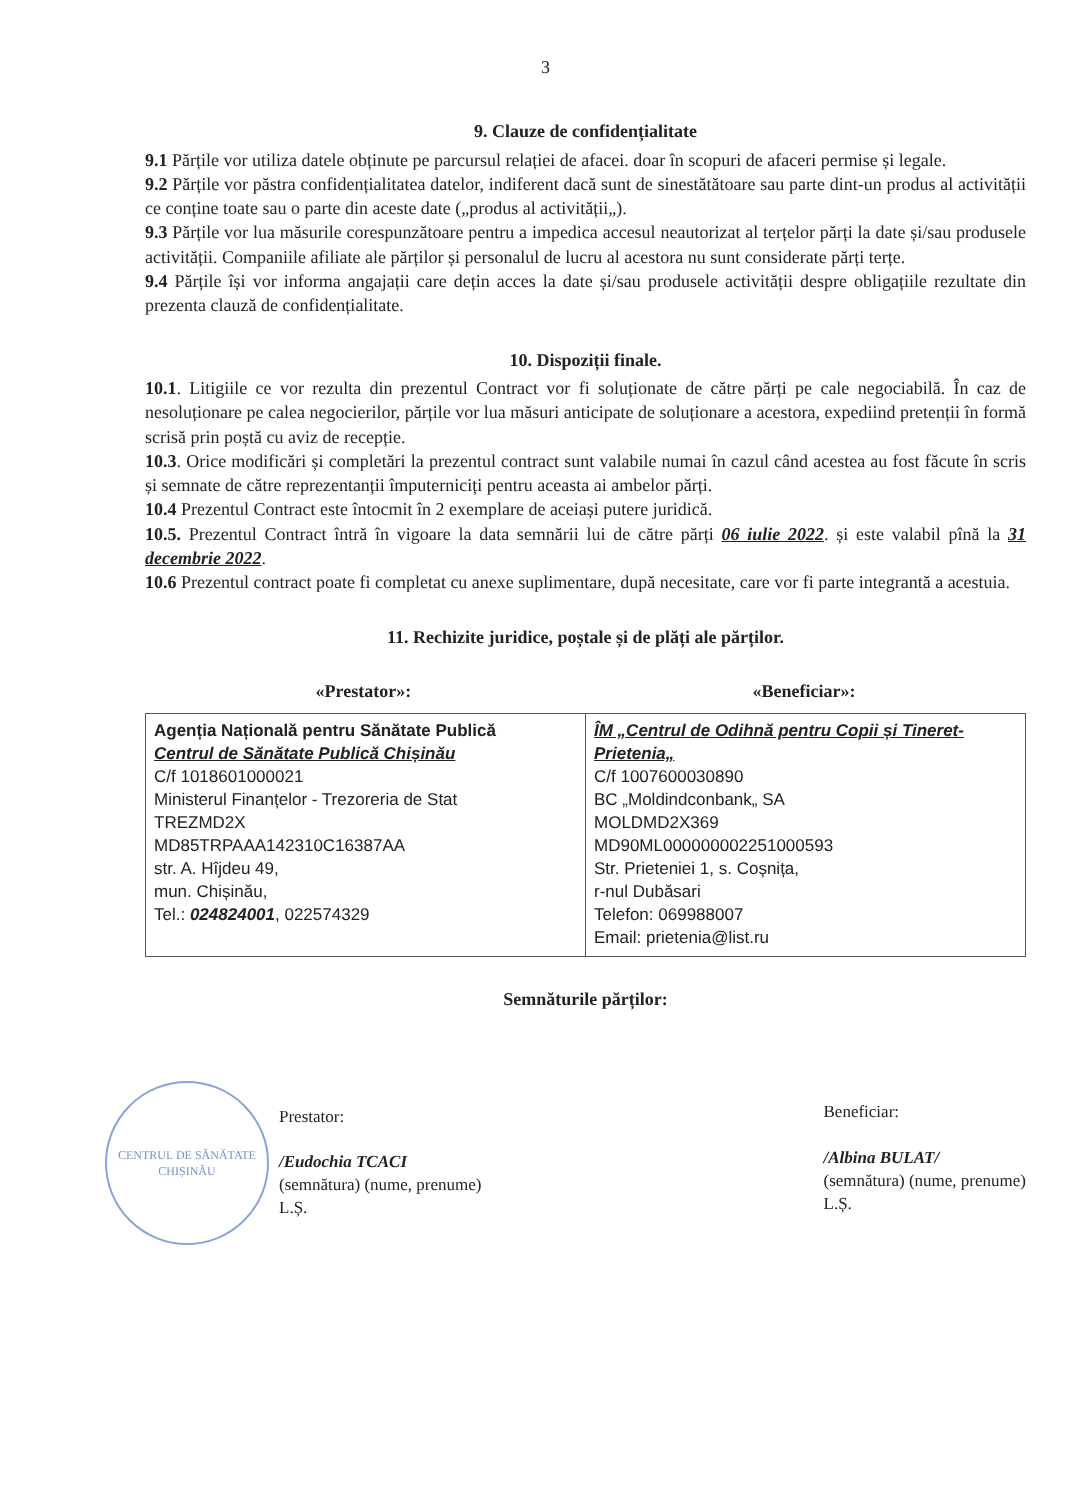3
9. Clauze de confidențialitate
9.1 Părțile vor utiliza datele obținute pe parcursul relației de afacei. doar în scopuri de afaceri permise și legale.
9.2 Părțile vor păstra confidențialitatea datelor, indiferent dacă sunt de sinestătătoare sau parte dint-un produs al activității ce conține toate sau o parte din aceste date („produs al activității„).
9.3 Părțile vor lua măsurile corespunzătoare pentru a impedica accesul neautorizat al terțelor părți la date și/sau produsele activității. Companiile afiliate ale părților și personalul de lucru al acestora nu sunt considerate părți terțe.
9.4 Părțile își vor informa angajații care dețin acces la date și/sau produsele activității despre obligațiile rezultate din prezenta clauză de confidențialitate.
10. Dispoziții finale.
10.1. Litigiile ce vor rezulta din prezentul Contract vor fi soluționate de către părți pe cale negociabilă. În caz de nesoluționare pe calea negocierilor, părțile vor lua măsuri anticipate de soluționare a acestora, expediind pretenții în formă scrisă prin poștă cu aviz de recepție.
10.3. Orice modificări și completări la prezentul contract sunt valabile numai în cazul când acestea au fost făcute în scris și semnate de către reprezentanții împuterniciți pentru aceasta ai ambelor părți.
10.4 Prezentul Contract este întocmit în 2 exemplare de aceiași putere juridică.
10.5. Prezentul Contract întră în vigoare la data semnării lui de către părți 06 iulie 2022. și este valabil pînă la 31 decembrie 2022.
10.6 Prezentul contract poate fi completat cu anexe suplimentare, după necesitate, care vor fi parte integrantă a acestuia.
11. Rechizite juridice, poștale și de plăți ale părților.
«Prestator»: «Beneficiar»:
| Agenția Națională pentru Sănătate Publică Centrul de Sănătate Publică Chișinău C/f 1018601000021 Ministerul Finanțelor - Trezoreria de Stat TREZMD2X MD85TRPAAA142310C16387AA str. A. Hîjdeu 49, mun. Chișinău, Tel.: 024824001 , 022574329 | ÎM „Centrul de Odihnă pentru Copii și Tineret-Prietenia„ C/f 1007600030890 BC „Moldindconbank„ SA MOLDMD2X369 MD90ML000000002251000593 Str. Prieteniei 1, s. Coșnița, r-nul Dubăsari Telefon: 069988007 Email: prietenia@list.ru |
Semnăturile părților:
CENTRUL DE SĂNĂTATE CHIȘINĂU
Prestator:
/Eudochia TCACI
(semnătura) (nume, prenume)
L.Ș.
Beneficiar:
/Albina BULAT/
(semnătura) (nume, prenume)
L.Ș.